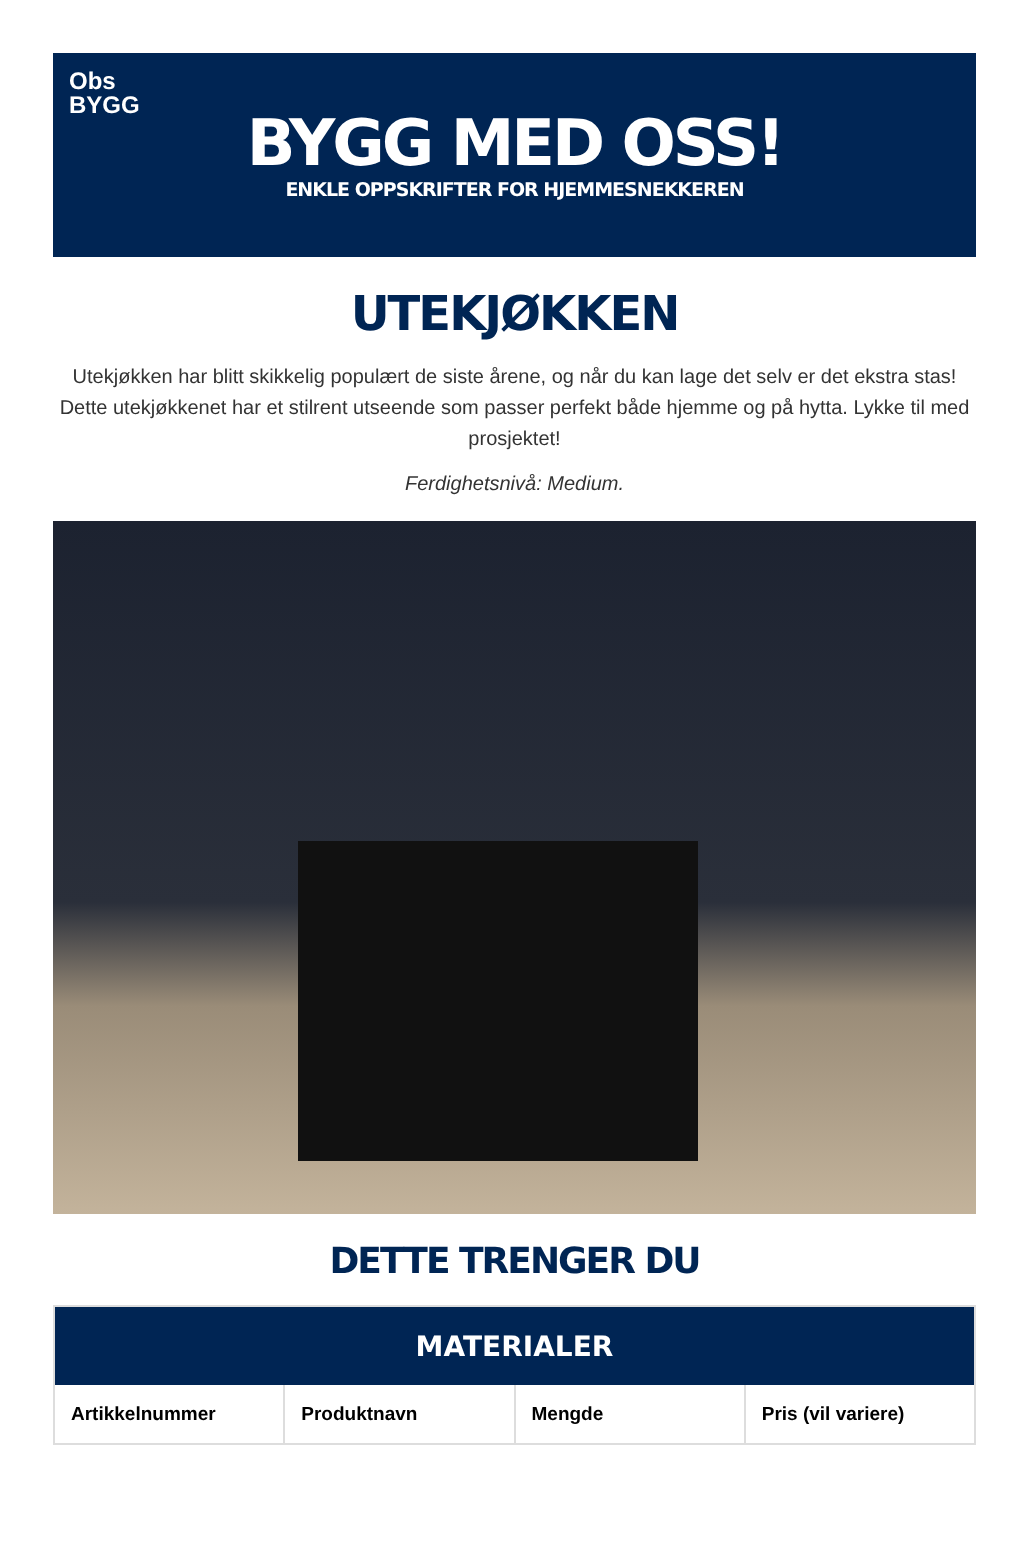Obs
BYGG
BYGG MED OSS!
ENKLE OPPSKRIFTER FOR HJEMMESNEKKEREN
UTEKJØKKEN
Utekjøkken har blitt skikkelig populært de siste årene, og når du kan lage det selv er det ekstra stas! Dette utekjøkkenet har et stilrent utseende som passer perfekt både hjemme og på hytta. Lykke til med prosjektet!
Ferdighetsnivå: Medium.
DETTE TRENGER DU
| MATERIALER | | | |
| --- | --- | --- | --- |
| Artikkelnummer | Produktnavn | Mengde | Pris (vil variere) |